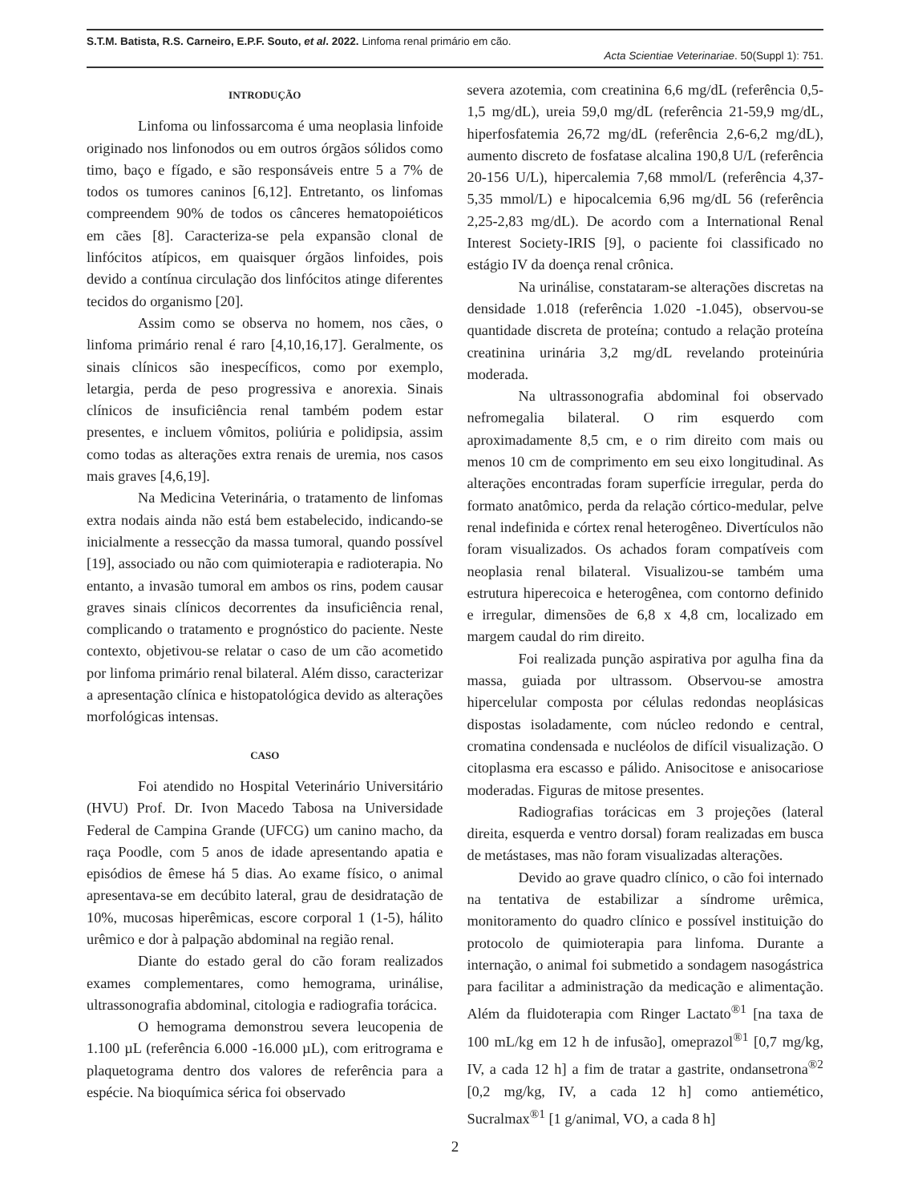S.T.M. Batista, R.S. Carneiro, E.P.F. Souto, et al. 2022. Linfoma renal primário em cão.
Acta Scientiae Veterinariae. 50(Suppl 1): 751.
INTRODUÇÃO
Linfoma ou linfossarcoma é uma neoplasia linfoide originado nos linfonodos ou em outros órgãos sólidos como timo, baço e fígado, e são responsáveis entre 5 a 7% de todos os tumores caninos [6,12]. Entretanto, os linfomas compreendem 90% de todos os cânceres hematopoiéticos em cães [8]. Caracteriza-se pela expansão clonal de linfócitos atípicos, em quaisquer órgãos linfoides, pois devido a contínua circulação dos linfócitos atinge diferentes tecidos do organismo [20].
Assim como se observa no homem, nos cães, o linfoma primário renal é raro [4,10,16,17]. Geralmente, os sinais clínicos são inespecíficos, como por exemplo, letargia, perda de peso progressiva e anorexia. Sinais clínicos de insuficiência renal também podem estar presentes, e incluem vômitos, poliúria e polidipsia, assim como todas as alterações extra renais de uremia, nos casos mais graves [4,6,19].
Na Medicina Veterinária, o tratamento de linfomas extra nodais ainda não está bem estabelecido, indicando-se inicialmente a ressecção da massa tumoral, quando possível [19], associado ou não com quimioterapia e radioterapia. No entanto, a invasão tumoral em ambos os rins, podem causar graves sinais clínicos decorrentes da insuficiência renal, complicando o tratamento e prognóstico do paciente. Neste contexto, objetivou-se relatar o caso de um cão acometido por linfoma primário renal bilateral. Além disso, caracterizar a apresentação clínica e histopatológica devido as alterações morfológicas intensas.
CASO
Foi atendido no Hospital Veterinário Universitário (HVU) Prof. Dr. Ivon Macedo Tabosa na Universidade Federal de Campina Grande (UFCG) um canino macho, da raça Poodle, com 5 anos de idade apresentando apatia e episódios de êmese há 5 dias. Ao exame físico, o animal apresentava-se em decúbito lateral, grau de desidratação de 10%, mucosas hiperêmicas, escore corporal 1 (1-5), hálito urêmico e dor à palpação abdominal na região renal.
Diante do estado geral do cão foram realizados exames complementares, como hemograma, urinálise, ultrassonografia abdominal, citologia e radiografia torácica.
O hemograma demonstrou severa leucopenia de 1.100 µL (referência 6.000 -16.000 µL), com eritrograma e plaquetograma dentro dos valores de referência para a espécie. Na bioquímica sérica foi observado
severa azotemia, com creatinina 6,6 mg/dL (referência 0,5-1,5 mg/dL), ureia 59,0 mg/dL (referência 21-59,9 mg/dL, hiperfosfatemia 26,72 mg/dL (referência 2,6-6,2 mg/dL), aumento discreto de fosfatase alcalina 190,8 U/L (referência 20-156 U/L), hipercalemia 7,68 mmol/L (referência 4,37-5,35 mmol/L) e hipocalcemia 6,96 mg/dL 56 (referência 2,25-2,83 mg/dL). De acordo com a International Renal Interest Society-IRIS [9], o paciente foi classificado no estágio IV da doença renal crônica.
Na urinálise, constataram-se alterações discretas na densidade 1.018 (referência 1.020 -1.045), observou-se quantidade discreta de proteína; contudo a relação proteína creatinina urinária 3,2 mg/dL revelando proteinúria moderada.
Na ultrassonografia abdominal foi observado nefromegalia bilateral. O rim esquerdo com aproximadamente 8,5 cm, e o rim direito com mais ou menos 10 cm de comprimento em seu eixo longitudinal. As alterações encontradas foram superfície irregular, perda do formato anatômico, perda da relação córtico-medular, pelve renal indefinida e córtex renal heterogêneo. Divertículos não foram visualizados. Os achados foram compatíveis com neoplasia renal bilateral. Visualizou-se também uma estrutura hiperecoica e heterogênea, com contorno definido e irregular, dimensões de 6,8 x 4,8 cm, localizado em margem caudal do rim direito.
Foi realizada punção aspirativa por agulha fina da massa, guiada por ultrassom. Observou-se amostra hipercelular composta por células redondas neoplásicas dispostas isoladamente, com núcleo redondo e central, cromatina condensada e nucléolos de difícil visualização. O citoplasma era escasso e pálido. Anisocitose e anisocariose moderadas. Figuras de mitose presentes.
Radiografias torácicas em 3 projeções (lateral direita, esquerda e ventro dorsal) foram realizadas em busca de metástases, mas não foram visualizadas alterações.
Devido ao grave quadro clínico, o cão foi internado na tentativa de estabilizar a síndrome urêmica, monitoramento do quadro clínico e possível instituição do protocolo de quimioterapia para linfoma. Durante a internação, o animal foi submetido a sondagem nasogástrica para facilitar a administração da medicação e alimentação. Além da fluidoterapia com Ringer Lactato<sup>®1</sup> [na taxa de 100 mL/kg em 12 h de infusão], omeprazol<sup>®1</sup> [0,7 mg/kg, IV, a cada 12 h] a fim de tratar a gastrite, ondansetrona<sup>®2</sup> [0,2 mg/kg, IV, a cada 12 h] como antiemético, Sucralmax<sup>®1</sup> [1 g/animal, VO, a cada 8 h]
2